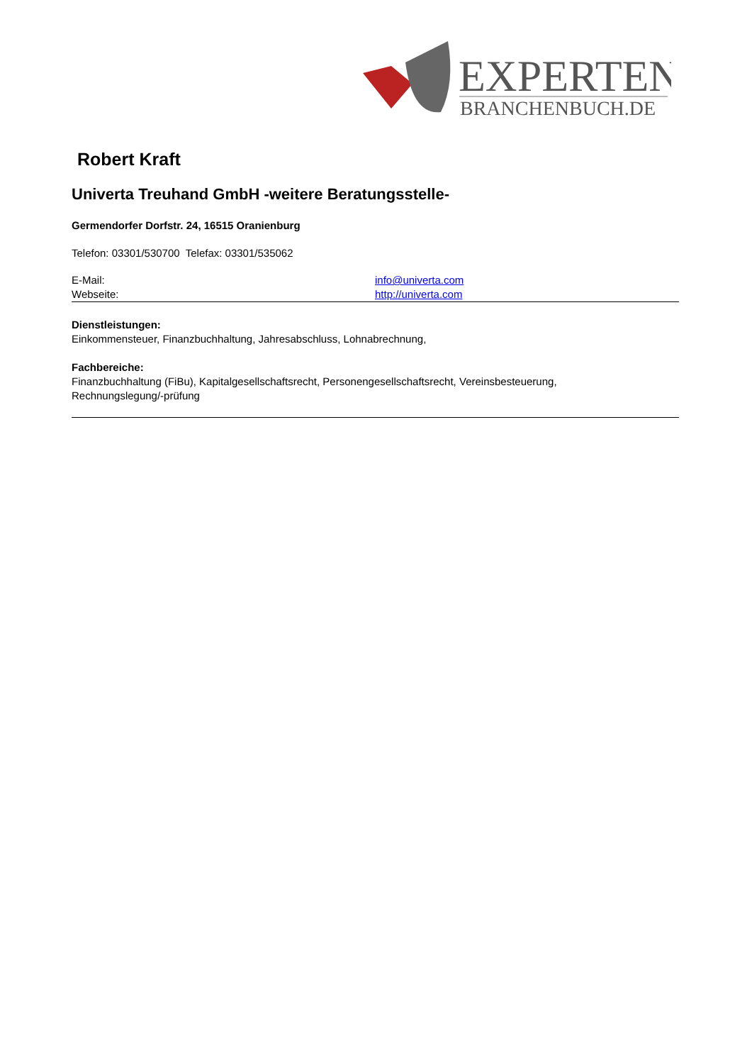EXPERTEN
BRANCHENBUCH.DE
Robert Kraft
Univerta Treuhand GmbH -weitere Beratungsstelle-
Germendorfer Dorfstr. 24, 16515 Oranienburg
Telefon: 03301/530700 Telefax: 03301/535062
E-Mail: info@univerta.com
Webseite: http://univerta.com
Dienstleistungen:
Einkommensteuer, Finanzbuchhaltung, Jahresabschluss, Lohnabrechnung,
Fachbereiche:
Finanzbuchhaltung (FiBu), Kapitalgesellschaftsrecht, Personengesellschaftsrecht, Vereinsbesteuerung,
Rechnungslegung/-prüfung